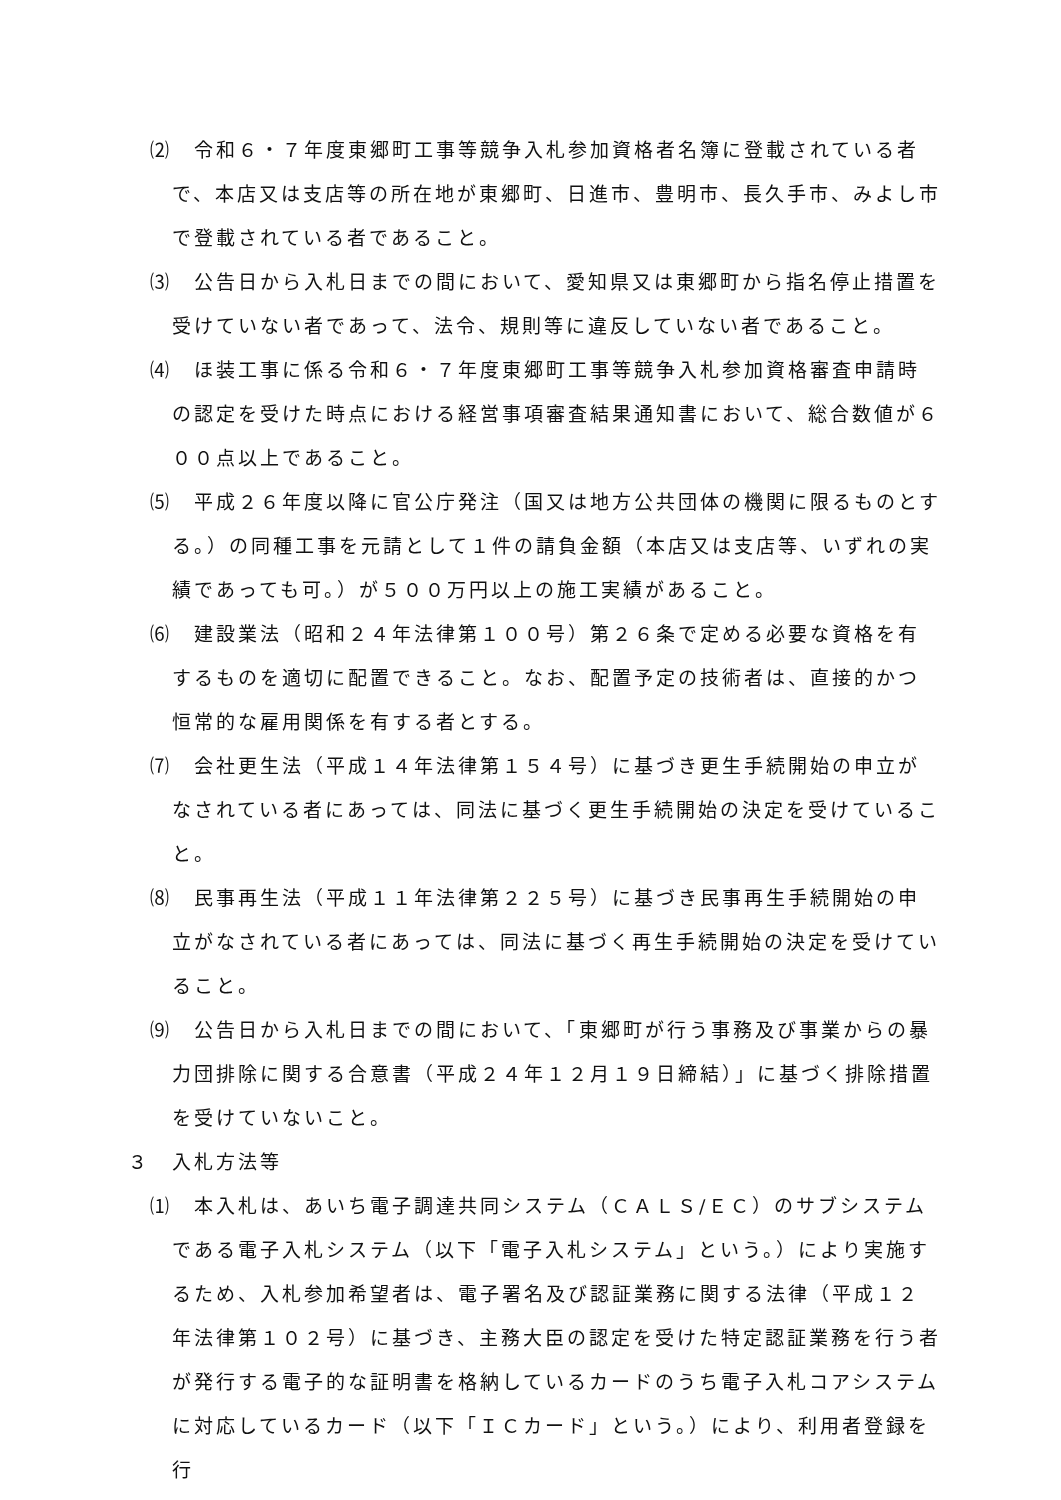⑵　令和６・７年度東郷町工事等競争入札参加資格者名簿に登載されている者で、本店又は支店等の所在地が東郷町、日進市、豊明市、長久手市、みよし市で登載されている者であること。
⑶　公告日から入札日までの間において、愛知県又は東郷町から指名停止措置を受けていない者であって、法令、規則等に違反していない者であること。
⑷　ほ装工事に係る令和６・７年度東郷町工事等競争入札参加資格審査申請時の認定を受けた時点における経営事項審査結果通知書において、総合数値が６００点以上であること。
⑸　平成２６年度以降に官公庁発注（国又は地方公共団体の機関に限るものとする。）の同種工事を元請として１件の請負金額（本店又は支店等、いずれの実績であっても可。）が５００万円以上の施工実績があること。
⑹　建設業法（昭和２４年法律第１００号）第２６条で定める必要な資格を有するものを適切に配置できること。なお、配置予定の技術者は、直接的かつ恒常的な雇用関係を有する者とする。
⑺　会社更生法（平成１４年法律第１５４号）に基づき更生手続開始の申立がなされている者にあっては、同法に基づく更生手続開始の決定を受けていること。
⑻　民事再生法（平成１１年法律第２２５号）に基づき民事再生手続開始の申立がなされている者にあっては、同法に基づく再生手続開始の決定を受けていること。
⑼　公告日から入札日までの間において、「東郷町が行う事務及び事業からの暴力団排除に関する合意書（平成２４年１２月１９日締結）」に基づく排除措置を受けていないこと。
３　入札方法等
⑴　本入札は、あいち電子調達共同システム（ＣＡＬＳ/ＥＣ）のサブシステムである電子入札システム（以下「電子入札システム」という。）により実施するため、入札参加希望者は、電子署名及び認証業務に関する法律（平成１２年法律第１０２号）に基づき、主務大臣の認定を受けた特定認証業務を行う者が発行する電子的な証明書を格納しているカードのうち電子入札コアシステムに対応しているカード（以下「ＩＣカード」という。）により、利用者登録を行